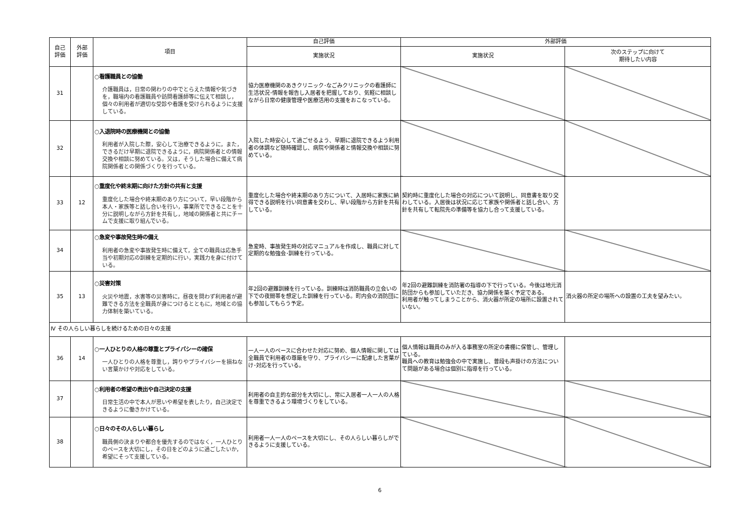| 自己 評価 | 外部 評価 | 項目 | 自己評価 | 外部評価 | |
| --- | --- | --- | --- | --- | --- |
| | | | 実施状況 | 実施状況 | 次のステップに向けて 期待したい内容 |
| 31 | | ○看護職員との協働 介護職員は，日常の関わりの中でとらえた情報や気づきを，職場内の看護職員や訪問看護師等に伝えて相談し，個々の利用者が適切な受診や看護を受けられるように支援している。 | 協力医療機関のあきクリニック･なごみクリニックの看護師に生活状況･情報を報告し入居者を把握しており、気軽に相談しながら日常の健康管理や医療活用の支援をおこなっている。 | | |
| 32 | | ○入退院時の医療機関との協働 利用者が入院した際，安心して治療できるように，また，できるだけ早期に退院できるように，病院関係者との情報交換や相談に努めている。又は，そうした場合に備えて病院関係者との関係づくりを行っている。 | 入院した時安心して過ごせるよう、早期に退院できるよう利用者の体調など随時確認し、病院や関係者と情報交換や相談に努めている。 | | |
| 33 | 12 | ○重度化や終末期に向けた方針の共有と支援 重度化した場合や終末期のあり方について，早い段階から本人・家族等と話し合いを行い，事業所でできることを十分に説明しながら方針を共有し，地域の関係者と共にチームで支援に取り組んでいる。 | 重度化した場合や終末期のあり方について、入居時に家族に納得できる説明を行い同意書を交わし、早い段階から方針を共有している。 | 契約時に重度化した場合の対応について説明し、同意書を取り交わしている。入居後は状況に応じて家族や関係者と話し合い、方針を共有して転院先の準備等を協力し合って支援している。 | |
| 34 | | ○急変や事故発生時の備え 利用者の急変や事故発生時に備えて，全ての職員は応急手当や初期対応の訓練を定期的に行い，実践力を身に付けている。 | 急変時、事故発生時の対応マニュアルを作成し、職員に対して定期的な勉強会･訓練を行っている。 | | |
| 35 | 13 | ○災害対策 火災や地震，水害等の災害時に，昼夜を問わず利用者が避難できる方法を全職員が身につけるとともに，地域との協力体制を築いている。 | 年2回の避難訓練を行っている。訓練時は消防職員の立会いの下での夜間帯を想定した訓練を行っている。町内会の消防団にも参加してもらう予定。 | 年2回の避難訓練を消防署の指導の下で行っている。今後は地元消防団からも参加していただき、協力関係を築く予定である。 利用者が触ってしまうことから、消火器が所定の場所に設置されていない。 | 消火器の所定の場所への設置の工夫を望みたい。 |
| Ⅳ その人らしい暮らしを続けるための日々の支援 | | | | | |
| 36 | 14 | ○一人ひとりの人格の尊重とプライバシーの確保 一人ひとりの人格を尊重し，誇りやプライバシーを損ねない言葉かけや対応をしている。 | 一人一人のペースに合わせた対応に努め、個人情報に関しては全職員で利用者の尊厳を守り、プライバシーに配慮した言葉がけ･対応を行っている。 | 個人情報は職員のみが入る事務室の所定の書棚に保管し、管理している。 職員への教育は勉強会の中で実施し、普段も声掛けの方法について問題がある場合は個別に指導を行っている。 | |
| 37 | | ○利用者の希望の表出や自己決定の支援 日常生活の中で本人が思いや希望を表したり，自己決定できるように働きかけている。 | 利用者の自主的な部分を大切にし、常に入居者一人一人の人格を尊重できるよう環境づくりをしている。 | | |
| 38 | | ○日々のその人らしい暮らし 職員側の決まりや都合を優先するのではなく，一人ひとりのペースを大切にし，その日をどのように過ごしたいか，希望にそって支援している。 | 利用者一人一人のペースを大切にし、その人らしい暮らしができるように支援している。 | | |
6